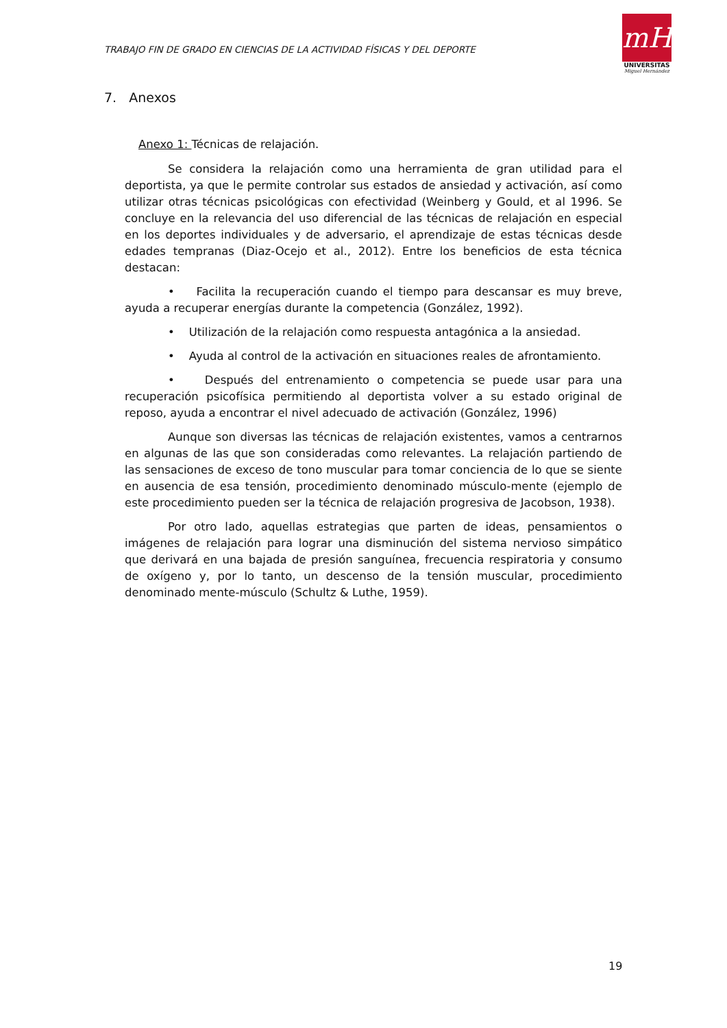TRABAJO FIN DE GRADO EN CIENCIAS DE LA ACTIVIDAD FÍSICAS Y DEL DEPORTE
mH
UNIVERSITAS
Miguel Hernández
7. Anexos
Anexo 1: Técnicas de relajación.
Se considera la relajación como una herramienta de gran utilidad para el deportista, ya que le permite controlar sus estados de ansiedad y activación, así como utilizar otras técnicas psicológicas con efectividad (Weinberg y Gould, et al 1996. Se concluye en la relevancia del uso diferencial de las técnicas de relajación en especial en los deportes individuales y de adversario, el aprendizaje de estas técnicas desde edades tempranas (Diaz-Ocejo et al., 2012). Entre los beneficios de esta técnica destacan:
• Facilita la recuperación cuando el tiempo para descansar es muy breve, ayuda a recuperar energías durante la competencia (González, 1992).
• Utilización de la relajación como respuesta antagónica a la ansiedad.
• Ayuda al control de la activación en situaciones reales de afrontamiento.
• Después del entrenamiento o competencia se puede usar para una recuperación psicofísica permitiendo al deportista volver a su estado original de reposo, ayuda a encontrar el nivel adecuado de activación (González, 1996)
Aunque son diversas las técnicas de relajación existentes, vamos a centrarnos en algunas de las que son consideradas como relevantes. La relajación partiendo de las sensaciones de exceso de tono muscular para tomar conciencia de lo que se siente en ausencia de esa tensión, procedimiento denominado músculo-mente (ejemplo de este procedimiento pueden ser la técnica de relajación progresiva de Jacobson, 1938).
Por otro lado, aquellas estrategias que parten de ideas, pensamientos o imágenes de relajación para lograr una disminución del sistema nervioso simpático que derivará en una bajada de presión sanguínea, frecuencia respiratoria y consumo de oxígeno y, por lo tanto, un descenso de la tensión muscular, procedimiento denominado mente-músculo (Schultz & Luthe, 1959).
19